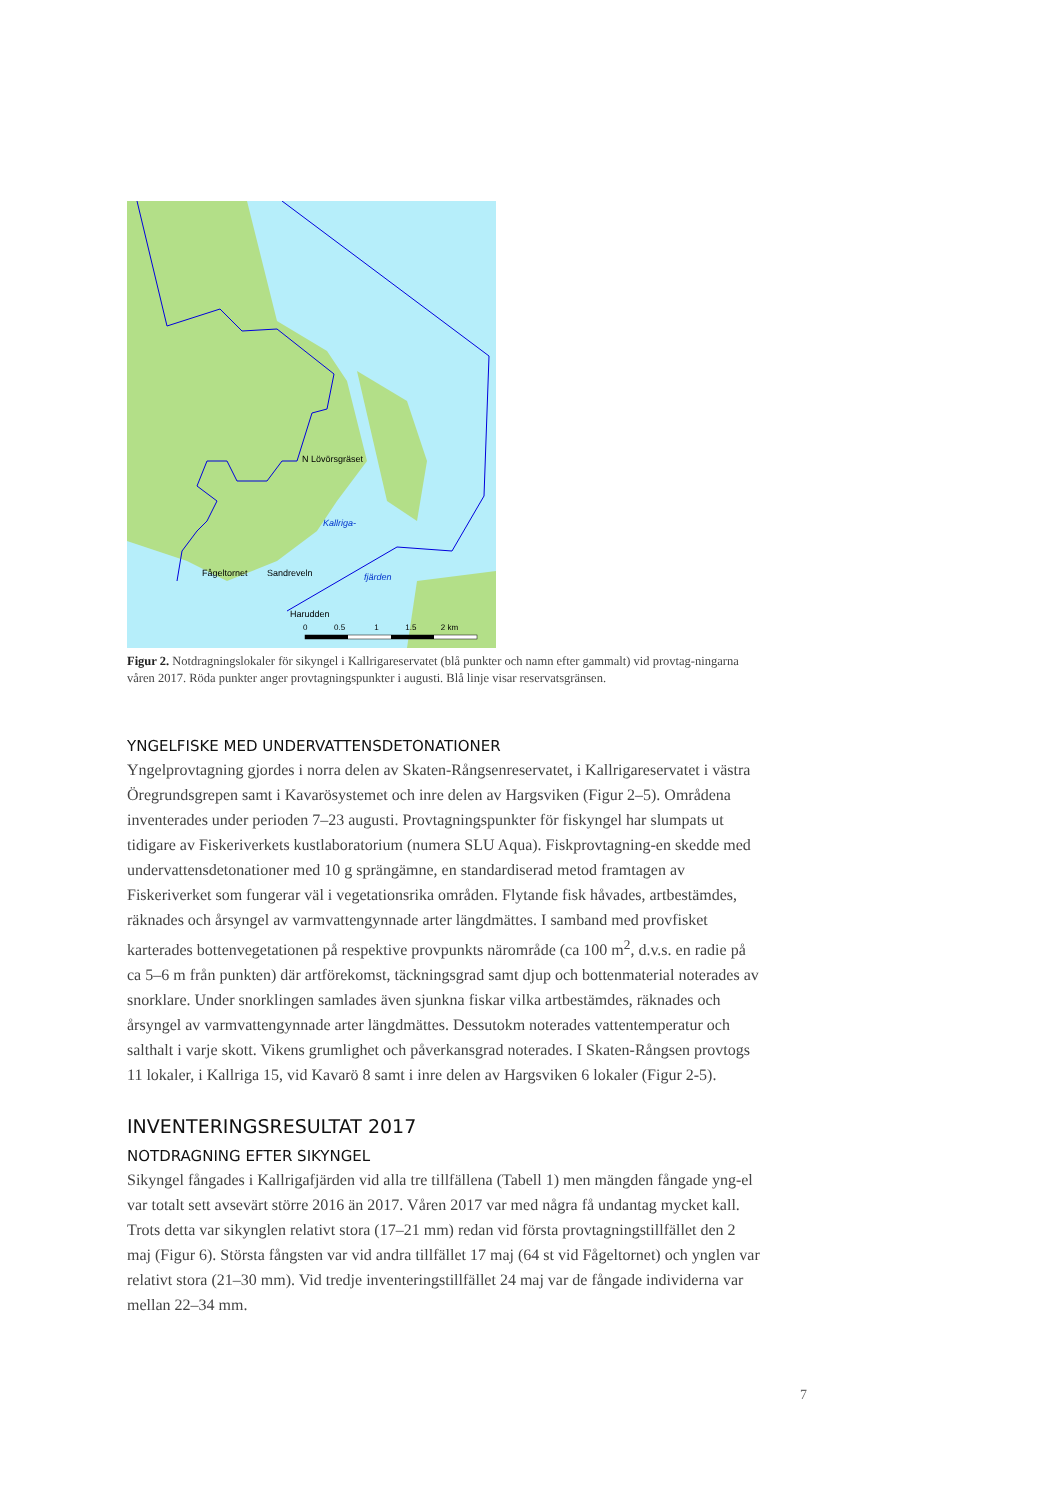N Lövörsgräset
Kallriga-
Fågeltornet Sandreveln fjärden
Harudden
0 0.5 1 1.5 2 km
Figur 2. Notdragningslokaler för sikyngel i Kallrigareservatet (blå punkter och namn efter gammalt) vid provtag-ningarna våren 2017. Röda punkter anger provtagningspunkter i augusti. Blå linje visar reservatsgränsen.
YNGELFISKE MED UNDERVATTENSDETONATIONER
Yngelprovtagning gjordes i norra delen av Skaten-Rångsenreservatet, i Kallrigareservatet i västra Öregrundsgrepen samt i Kavarösystemet och inre delen av Hargsviken (Figur 2–5). Områdena inventerades under perioden 7–23 augusti. Provtagningspunkter för fiskyngel har slumpats ut tidigare av Fiskeriverkets kustlaboratorium (numera SLU Aqua). Fiskprovtagning-en skedde med undervattensdetonationer med 10 g sprängämne, en standardiserad metod framtagen av Fiskeriverket som fungerar väl i vegetationsrika områden. Flytande fisk håvades, artbestämdes, räknades och årsyngel av varmvattengynnade arter längdmättes. I samband med provfisket karterades bottenvegetationen på respektive provpunkts närområde (ca 100 m<sup>2</sup>, d.v.s. en radie på ca 5–6 m från punkten) där artförekomst, täckningsgrad samt djup och bottenmaterial noterades av snorklare. Under snorklingen samlades även sjunkna fiskar vilka artbestämdes, räknades och årsyngel av varmvattengynnade arter längdmättes. Dessutokm noterades vattentemperatur och salthalt i varje skott. Vikens grumlighet och påverkansgrad noterades. I Skaten-Rångsen provtogs 11 lokaler, i Kallriga 15, vid Kavarö 8 samt i inre delen av Hargsviken 6 lokaler (Figur 2-5).
INVENTERINGSRESULTAT 2017
NOTDRAGNING EFTER SIKYNGEL
Sikyngel fångades i Kallrigafjärden vid alla tre tillfällena (Tabell 1) men mängden fångade yng-el var totalt sett avsevärt större 2016 än 2017. Våren 2017 var med några få undantag mycket kall. Trots detta var sikynglen relativt stora (17–21 mm) redan vid första provtagningstillfället den 2 maj (Figur 6). Största fångsten var vid andra tillfället 17 maj (64 st vid Fågeltornet) och ynglen var relativt stora (21–30 mm). Vid tredje inventeringstillfället 24 maj var de fångade individerna var mellan 22–34 mm.
7